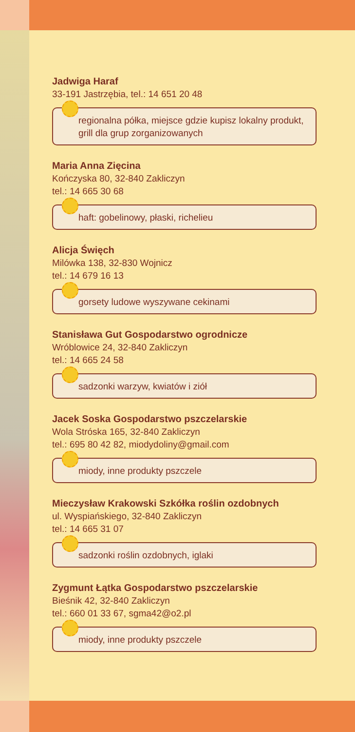Jadwiga Haraf
33-191 Jastrzębia, tel.: 14 651 20 48
regionalna półka, miejsce gdzie kupisz lokalny produkt, grill dla grup zorganizowanych
Maria Anna Zięcina
Kończyska 80, 32-840 Zakliczyn
tel.: 14 665 30 68
haft: gobelinowy, płaski, richelieu
Alicja Święch
Milówka 138, 32-830 Wojnicz
tel.: 14 679 16 13
gorsety ludowe wyszywane cekinami
Stanisława Gut Gospodarstwo ogrodnicze
Wróblowice 24, 32-840 Zakliczyn
tel.: 14 665 24 58
sadzonki warzyw, kwiatów i ziół
Jacek Soska Gospodarstwo pszczelarskie
Wola Stróska 165, 32-840 Zakliczyn
tel.: 695 80 42 82, miodydoliny@gmail.com
miody, inne produkty pszczele
Mieczysław Krakowski Szkółka roślin ozdobnych
ul. Wyspiańskiego, 32-840 Zakliczyn
tel.: 14 665 31 07
sadzonki roślin ozdobnych, iglaki
Zygmunt Łątka Gospodarstwo pszczelarskie
Bieśnik 42, 32-840 Zakliczyn
tel.: 660 01 33 67, sgma42@o2.pl
miody, inne produkty pszczele